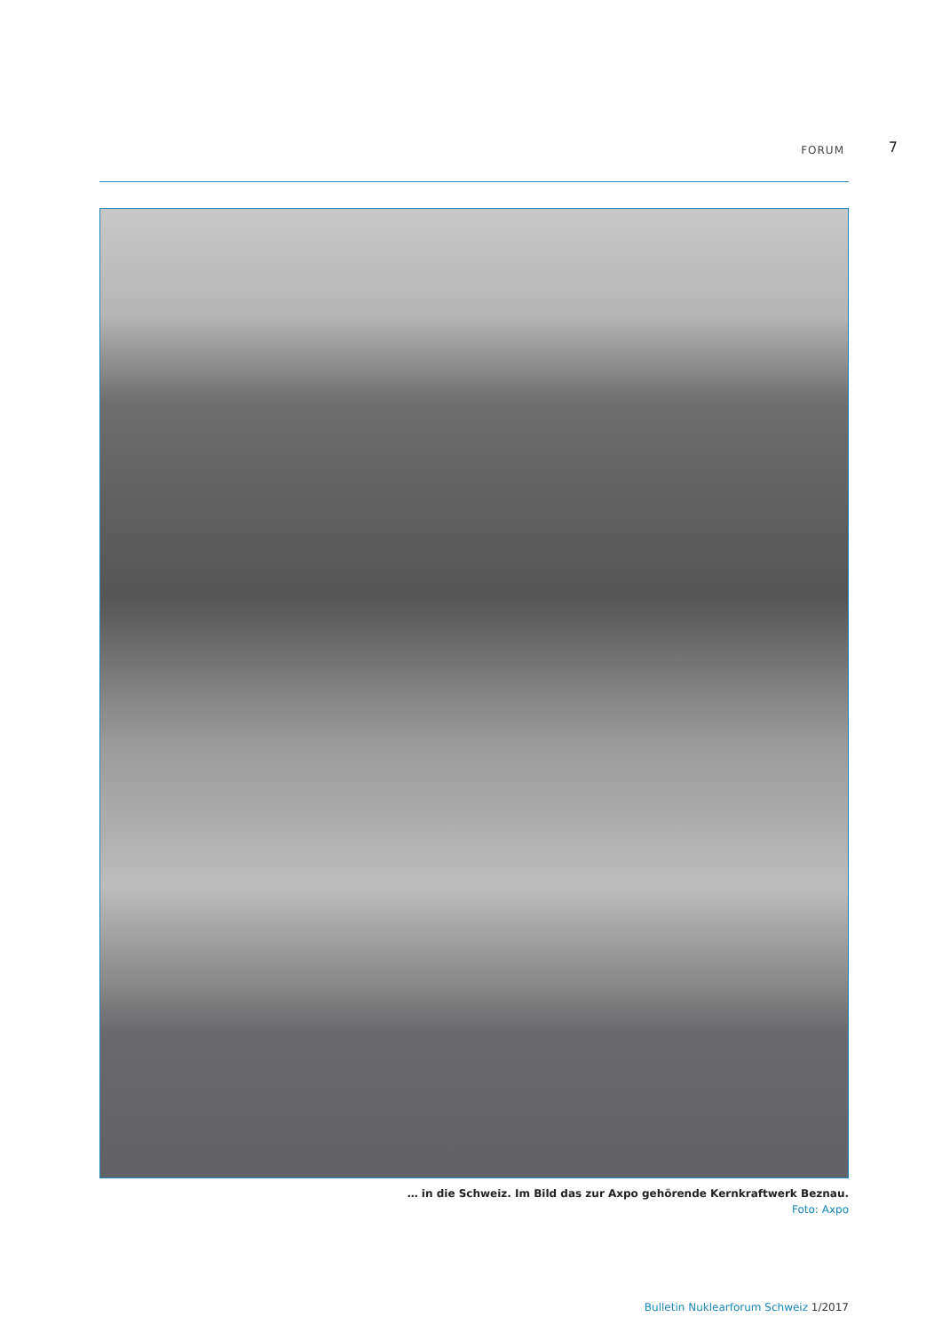FORUM 7
… in die Schweiz. Im Bild das zur Axpo gehörende Kernkraftwerk Beznau.
Foto: Axpo
Bulletin Nuklearforum Schweiz 1/2017